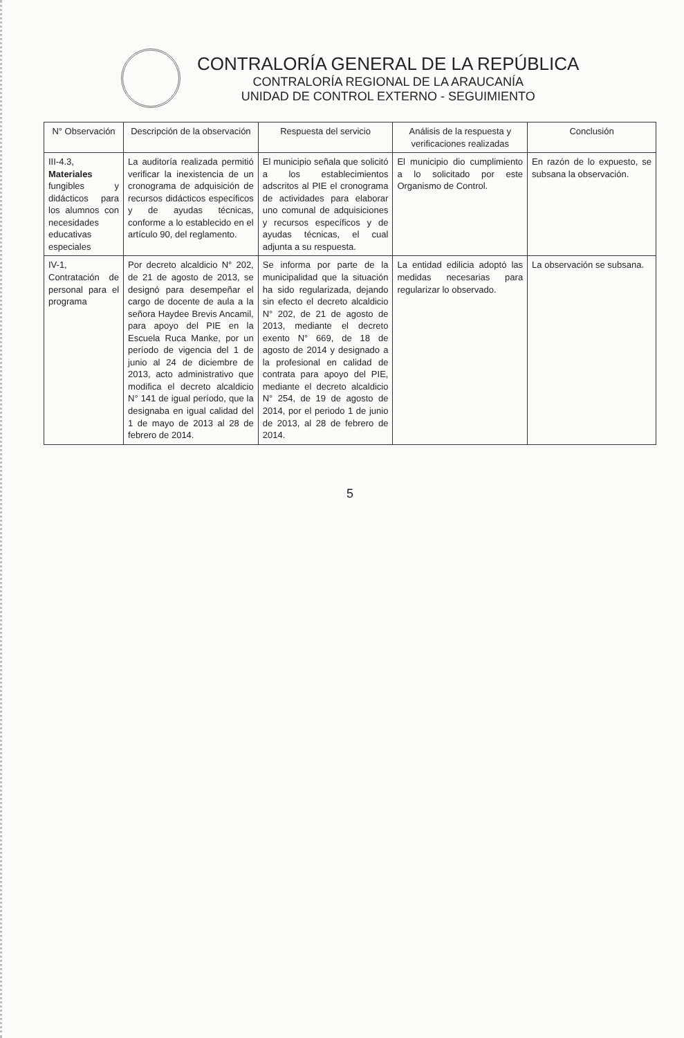CONTRALORÍA GENERAL DE LA REPÚBLICA
CONTRALORÍA REGIONAL DE LA ARAUCANÍA
UNIDAD DE CONTROL EXTERNO - SEGUIMIENTO
| N° Observación | Descripción de la observación | Respuesta del servicio | Análisis de la respuesta y verificaciones realizadas | Conclusión |
| --- | --- | --- | --- | --- |
| III-4.3, Materiales fungibles y didácticos para los alumnos con necesidades educativas especiales | La auditoría realizada permitió verificar la inexistencia de un cronograma de adquisición de recursos didácticos específicos y de ayudas técnicas, conforme a lo establecido en el artículo 90, del reglamento. | El municipio señala que solicitó a los establecimientos adscritos al PIE el cronograma de actividades para elaborar uno comunal de adquisiciones y recursos específicos y de ayudas técnicas, el cual adjunta a su respuesta. | El municipio dio cumplimiento a lo solicitado por este Organismo de Control. | En razón de lo expuesto, se subsana la observación. |
| IV-1, Contratación de personal para el programa | Por decreto alcaldicio N° 202, de 21 de agosto de 2013, se designó para desempeñar el cargo de docente de aula a la señora Haydee Brevis Ancamil, para apoyo del PIE en la Escuela Ruca Manke, por un período de vigencia del 1 de junio al 24 de diciembre de 2013, acto administrativo que modifica el decreto alcaldicio N° 141 de igual período, que la designaba en igual calidad del 1 de mayo de 2013 al 28 de febrero de 2014. | Se informa por parte de la municipalidad que la situación ha sido regularizada, dejando sin efecto el decreto alcaldicio N° 202, de 21 de agosto de 2013, mediante el decreto exento N° 669, de 18 de agosto de 2014 y designado a la profesional en calidad de contrata para apoyo del PIE, mediante el decreto alcaldicio N° 254, de 19 de agosto de 2014, por el periodo 1 de junio de 2013, al 28 de febrero de 2014. | La entidad edilicia adoptó las medidas necesarias para regularizar lo observado. | La observación se subsana. |
5